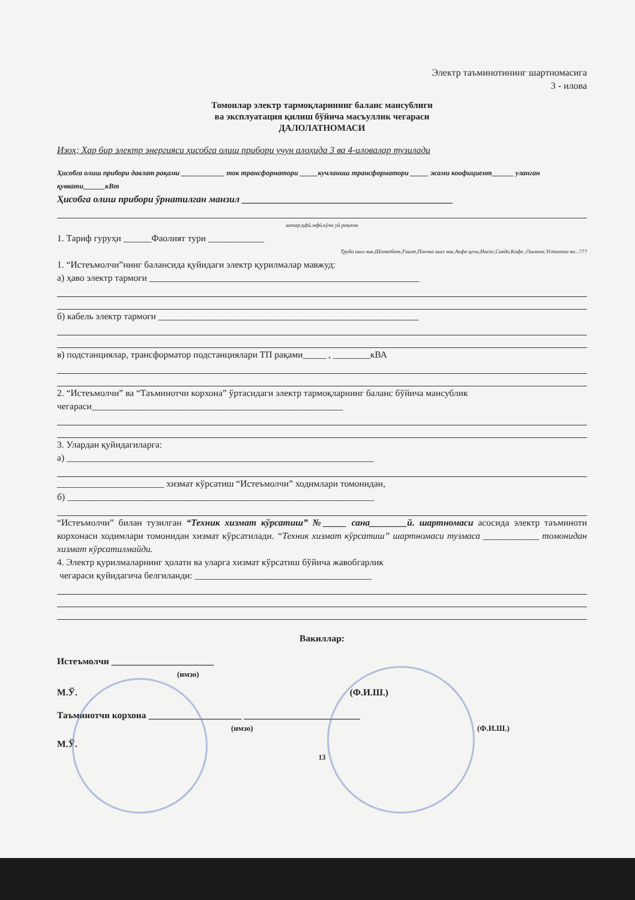Электр таъминотининг шартномасига
3 - илова
Томонлар электр тармоқларининг баланс мансублиги
ва эксплуатация қилиш бўйича масъуллик чегараси
ДАЛОЛАТНОМАСИ
Изоҳ; Ҳар бир электр энергияси ҳисобга олиш прибори учун алоҳида 3 ва 4-иловалар тузилади
Ҳисобга олиш прибори давлат рақами ____________ ток трансформатори _____кучланиш трансформатори _____ жами коофициент______ уланган қуввати______кВт
Ҳисобга олиш прибори ўрнатилган манзил ____________________________________________
шахар,қфй.мфй,кўча уй рақами
1. Тариф гуруҳи ______Фаолият тури ____________
Труба ишл.чик,Шлакоблок,Ғишт,Пленка ишл чик,Акфа цехи,Насос,Савдо,Кафе.,Ошхона.Устахона ва...???
1. “Истеъмолчи”нинг балансида қуйидаги электр қурилмалар мавжуд:
а) ҳаво электр тармоғи __________________________________________________________
б) кабель электр тармоғи ________________________________________________________
в) подстанциялар, трансформатор подстанциялари ТП рақами_____ , ________кВА
2. “Истеъмолчи” ва “Таъминотчи корхона” ўртасидаги электр тармоқларнинг баланс бўйича мансублик чегараси______________________________________________________
3. Улардан қуйидагиларга:
а) __________________________________________________________________
_______________________ хизмат кўрсатиш “Истеъмолчи” ходимлари томонидан,
б) __________________________________________________________________
“Истеъмолчи” билан тузилган “Техник хизмат кўрсатиш” №_____ сана________й. шартномаси асосида электр таъминоти корхонаси ходимлари томонидан хизмат кўрсатилади. “Техник хизмат кўрсатиш” шартномаси тузмаса ____________ томонидан хизмат кўрсатилмайди.
4. Электр қурилмаларнинг ҳолати ва уларга хизмат кўрсатиш бўйича жавобгарлик
чегараси қуйидагича белгиланди: ______________________________________
Вакиллар:
Истеъмолчи ______________________
(имзо)
М.Ў. (Ф.И.Ш.)
Таъминотчи корхона ____________________ _________________________
(имзо) (Ф.И.Ш.)
М.Ў.
13